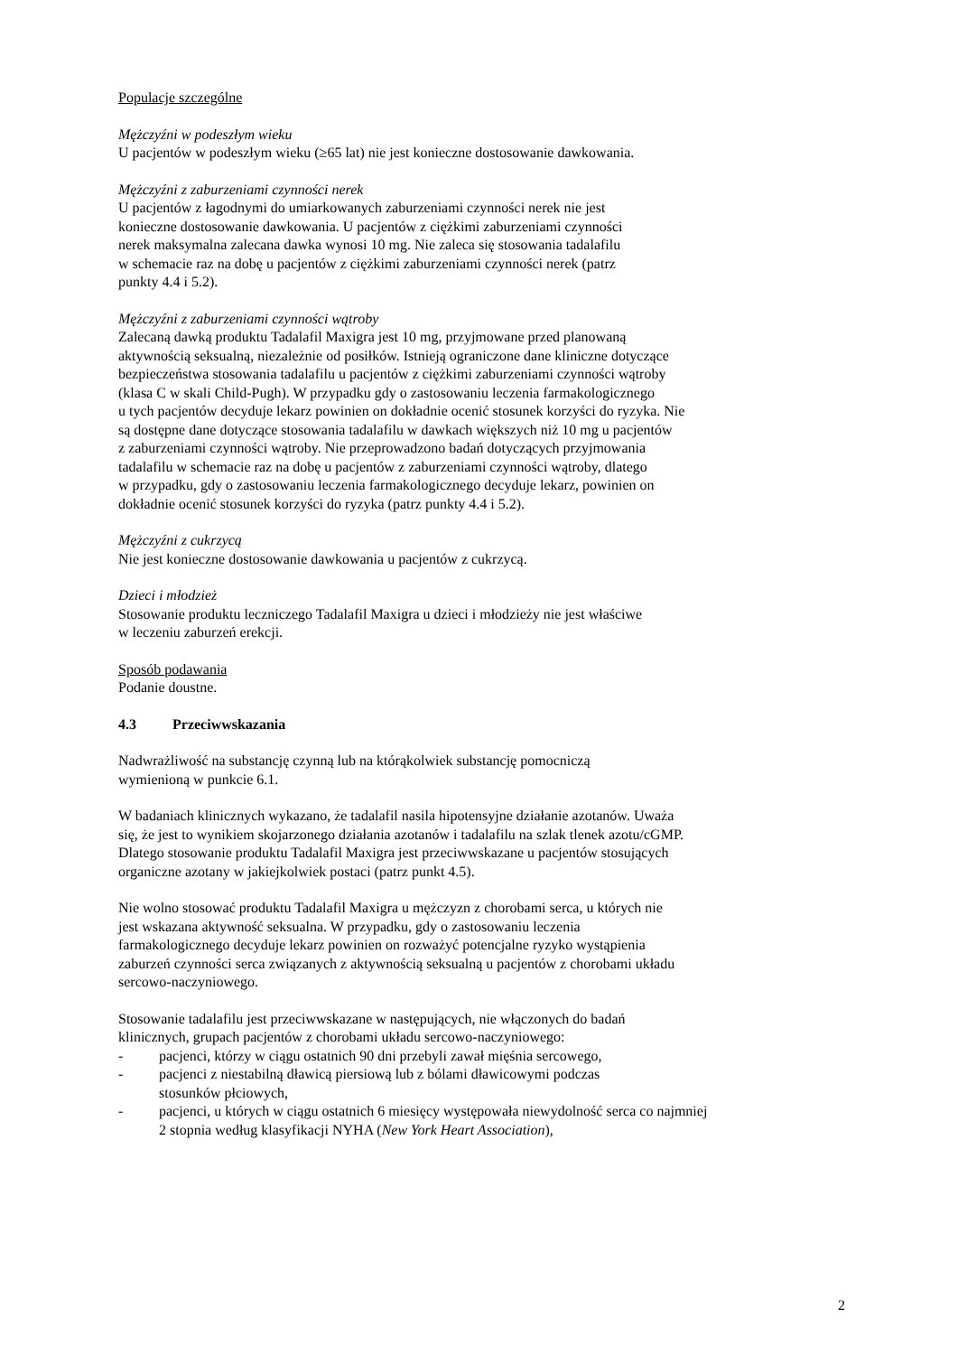Populacje szczególne
Mężczyźni w podeszłym wieku
U pacjentów w podeszłym wieku (≥65 lat) nie jest konieczne dostosowanie dawkowania.
Mężczyźni z zaburzeniami czynności nerek
U pacjentów z łagodnymi do umiarkowanych zaburzeniami czynności nerek nie jest
konieczne dostosowanie dawkowania. U pacjentów z ciężkimi zaburzeniami czynności
nerek maksymalna zalecana dawka wynosi 10 mg. Nie zaleca się stosowania tadalafilu
w schemacie raz na dobę u pacjentów z ciężkimi zaburzeniami czynności nerek (patrz
punkty 4.4 i 5.2).
Mężczyźni z zaburzeniami czynności wątroby
Zalecaną dawką produktu Tadalafil Maxigra jest 10 mg, przyjmowane przed planowaną
aktywnością seksualną, niezależnie od posiłków. Istnieją ograniczone dane kliniczne dotyczące
bezpieczeństwa stosowania tadalafilu u pacjentów z ciężkimi zaburzeniami czynności wątroby
(klasa C w skali Child-Pugh). W przypadku gdy o zastosowaniu leczenia farmakologicznego
u tych pacjentów decyduje lekarz powinien on dokładnie ocenić stosunek korzyści do ryzyka. Nie
są dostępne dane dotyczące stosowania tadalafilu w dawkach większych niż 10 mg u pacjentów
z zaburzeniami czynności wątroby. Nie przeprowadzono badań dotyczących przyjmowania
tadalafilu w schemacie raz na dobę u pacjentów z zaburzeniami czynności wątroby, dlatego
w przypadku, gdy o zastosowaniu leczenia farmakologicznego decyduje lekarz, powinien on
dokładnie ocenić stosunek korzyści do ryzyka (patrz punkty 4.4 i 5.2).
Mężczyźni z cukrzycą
Nie jest konieczne dostosowanie dawkowania u pacjentów z cukrzycą.
Dzieci i młodzież
Stosowanie produktu leczniczego Tadalafil Maxigra u dzieci i młodzieży nie jest właściwe
w leczeniu zaburzeń erekcji.
Sposób podawania
Podanie doustne.
4.3 Przeciwwskazania
Nadwrażliwość na substancję czynną lub na którąkolwiek substancję pomocniczą
wymienioną w punkcie 6.1.
W badaniach klinicznych wykazano, że tadalafil nasila hipotensyjne działanie azotanów. Uważa
się, że jest to wynikiem skojarzonego działania azotanów i tadalafilu na szlak tlenek azotu/cGMP.
Dlatego stosowanie produktu Tadalafil Maxigra jest przeciwwskazane u pacjentów stosujących
organiczne azotany w jakiejkolwiek postaci (patrz punkt 4.5).
Nie wolno stosować produktu Tadalafil Maxigra u mężczyzn z chorobami serca, u których nie
jest wskazana aktywność seksualna. W przypadku, gdy o zastosowaniu leczenia
farmakologicznego decyduje lekarz powinien on rozważyć potencjalne ryzyko wystąpienia
zaburzeń czynności serca związanych z aktywnością seksualną u pacjentów z chorobami układu
sercowo-naczyniowego.
Stosowanie tadalafilu jest przeciwwskazane w następujących, nie włączonych do badań
klinicznych, grupach pacjentów z chorobami układu sercowo-naczyniowego:
- pacjenci, którzy w ciągu ostatnich 90 dni przebyli zawał mięśnia sercowego,
- pacjenci z niestabilną dławicą piersiową lub z bólami dławicowymi podczas
stosunków płciowych,
- pacjenci, u których w ciągu ostatnich 6 miesięcy występowała niewydolność serca co najmniej
2 stopnia według klasyfikacji NYHA (New York Heart Association),
2